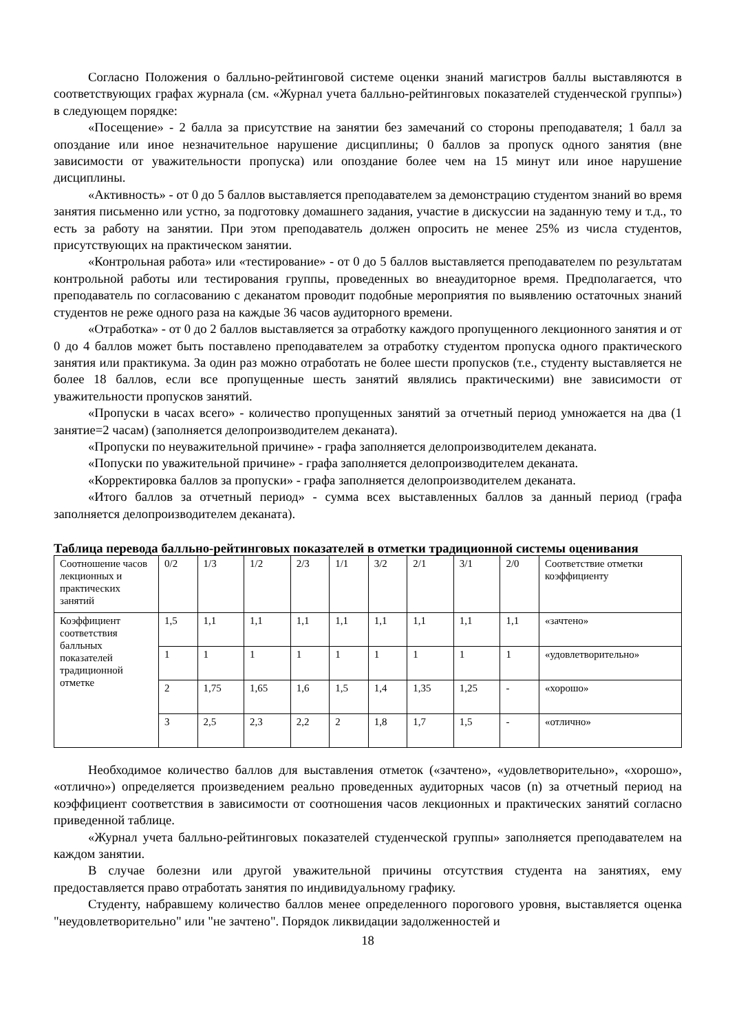Согласно Положения о балльно-рейтинговой системе оценки знаний магистров баллы выставляются в соответствующих графах журнала (см. «Журнал учета балльно-рейтинговых показателей студенческой группы») в следующем порядке:
«Посещение» - 2 балла за присутствие на занятии без замечаний со стороны преподавателя; 1 балл за опоздание или иное незначительное нарушение дисциплины; 0 баллов за пропуск одного занятия (вне зависимости от уважительности пропуска) или опоздание более чем на 15 минут или иное нарушение дисциплины.
«Активность» - от 0 до 5 баллов выставляется преподавателем за демонстрацию студентом знаний во время занятия письменно или устно, за подготовку домашнего задания, участие в дискуссии на заданную тему и т.д., то есть за работу на занятии. При этом преподаватель должен опросить не менее 25% из числа студентов, присутствующих на практическом занятии.
«Контрольная работа» или «тестирование» - от 0 до 5 баллов выставляется преподавателем по результатам контрольной работы или тестирования группы, проведенных во внеаудиторное время. Предполагается, что преподаватель по согласованию с деканатом проводит подобные мероприятия по выявлению остаточных знаний студентов не реже одного раза на каждые 36 часов аудиторного времени.
«Отработка» - от 0 до 2 баллов выставляется за отработку каждого пропущенного лекционного занятия и от 0 до 4 баллов может быть поставлено преподавателем за отработку студентом пропуска одного практического занятия или практикума. За один раз можно отработать не более шести пропусков (т.е., студенту выставляется не более 18 баллов, если все пропущенные шесть занятий являлись практическими) вне зависимости от уважительности пропусков занятий.
«Пропуски в часах всего» - количество пропущенных занятий за отчетный период умножается на два (1 занятие=2 часам) (заполняется делопроизводителем деканата).
«Пропуски по неуважительной причине» - графа заполняется делопроизводителем деканата.
«Попуски по уважительной причине» - графа заполняется делопроизводителем деканата.
«Корректировка баллов за пропуски» - графа заполняется делопроизводителем деканата.
«Итого баллов за отчетный период» - сумма всех выставленных баллов за данный период (графа заполняется делопроизводителем деканата).
Таблица перевода балльно-рейтинговых показателей в отметки традиционной системы оценивания
| Соотношение часов лекционных и практических занятий | 0/2 | 1/3 | 1/2 | 2/3 | 1/1 | 3/2 | 2/1 | 3/1 | 2/0 | Соответствие отметки коэффициенту |
| Коэффициент соответствия балльных показателей традиционной отметке | 1,5 | 1,1 | 1,1 | 1,1 | 1,1 | 1,1 | 1,1 | 1,1 | 1,1 | «зачтено» |
| | 1 | 1 | 1 | 1 | 1 | 1 | 1 | 1 | 1 | «удовлетворительно» |
| | 2 | 1,75 | 1,65 | 1,6 | 1,5 | 1,4 | 1,35 | 1,25 | - | «хорошо» |
| | 3 | 2,5 | 2,3 | 2,2 | 2 | 1,8 | 1,7 | 1,5 | - | «отлично» |
Необходимое количество баллов для выставления отметок («зачтено», «удовлетворительно», «хорошо», «отлично») определяется произведением реально проведенных аудиторных часов (n) за отчетный период на коэффициент соответствия в зависимости от соотношения часов лекционных и практических занятий согласно приведенной таблице.
«Журнал учета балльно-рейтинговых показателей студенческой группы» заполняется преподавателем на каждом занятии.
В случае болезни или другой уважительной причины отсутствия студента на занятиях, ему предоставляется право отработать занятия по индивидуальному графику.
Студенту, набравшему количество баллов менее определенного порогового уровня, выставляется оценка "неудовлетворительно" или "не зачтено". Порядок ликвидации задолженностей и
18